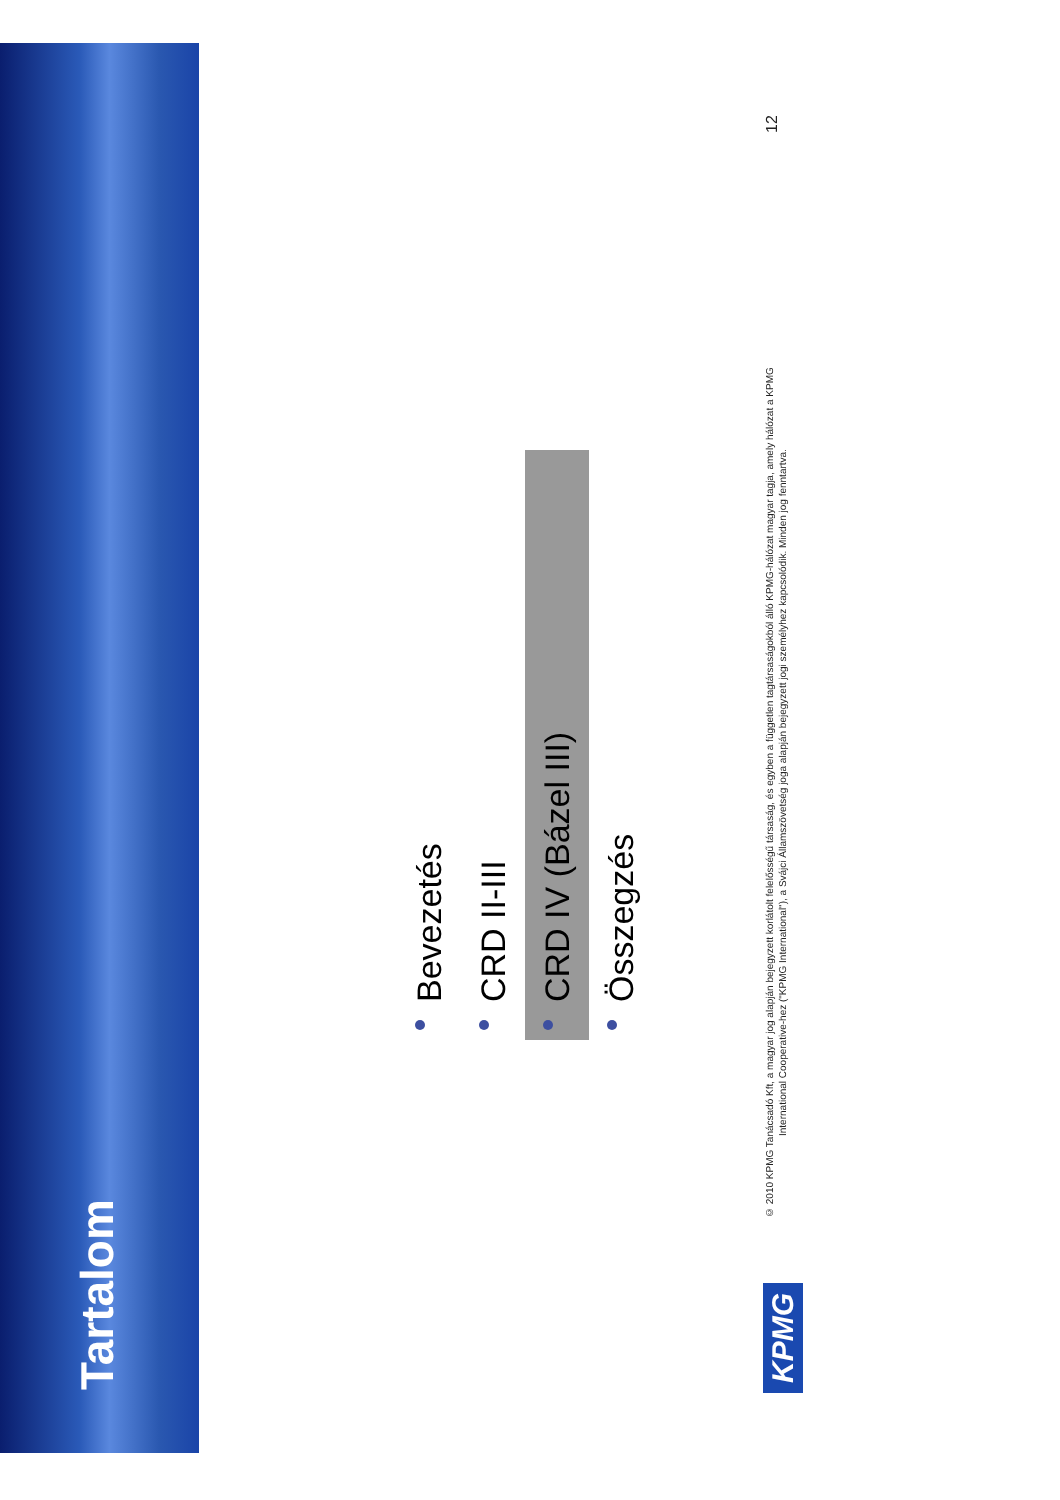Tartalom
Bevezetés
CRD II-III
CRD IV (Bázel III)
Összegzés
KPMG
© 2010 KPMG Tanácsadó Kft, a magyar jog alapján bejegyzett korlátolt felelősségű társaság, és egyben a független tagtársaságokból álló KPMG-hálózat magyar tagja, amely hálózat a KPMG International Cooperative-hez ("KPMG International"), a Svájci Államszövetség joga alapján bejegyzett jogi személyhez kapcsolódik. Minden jog fenntartva.
12